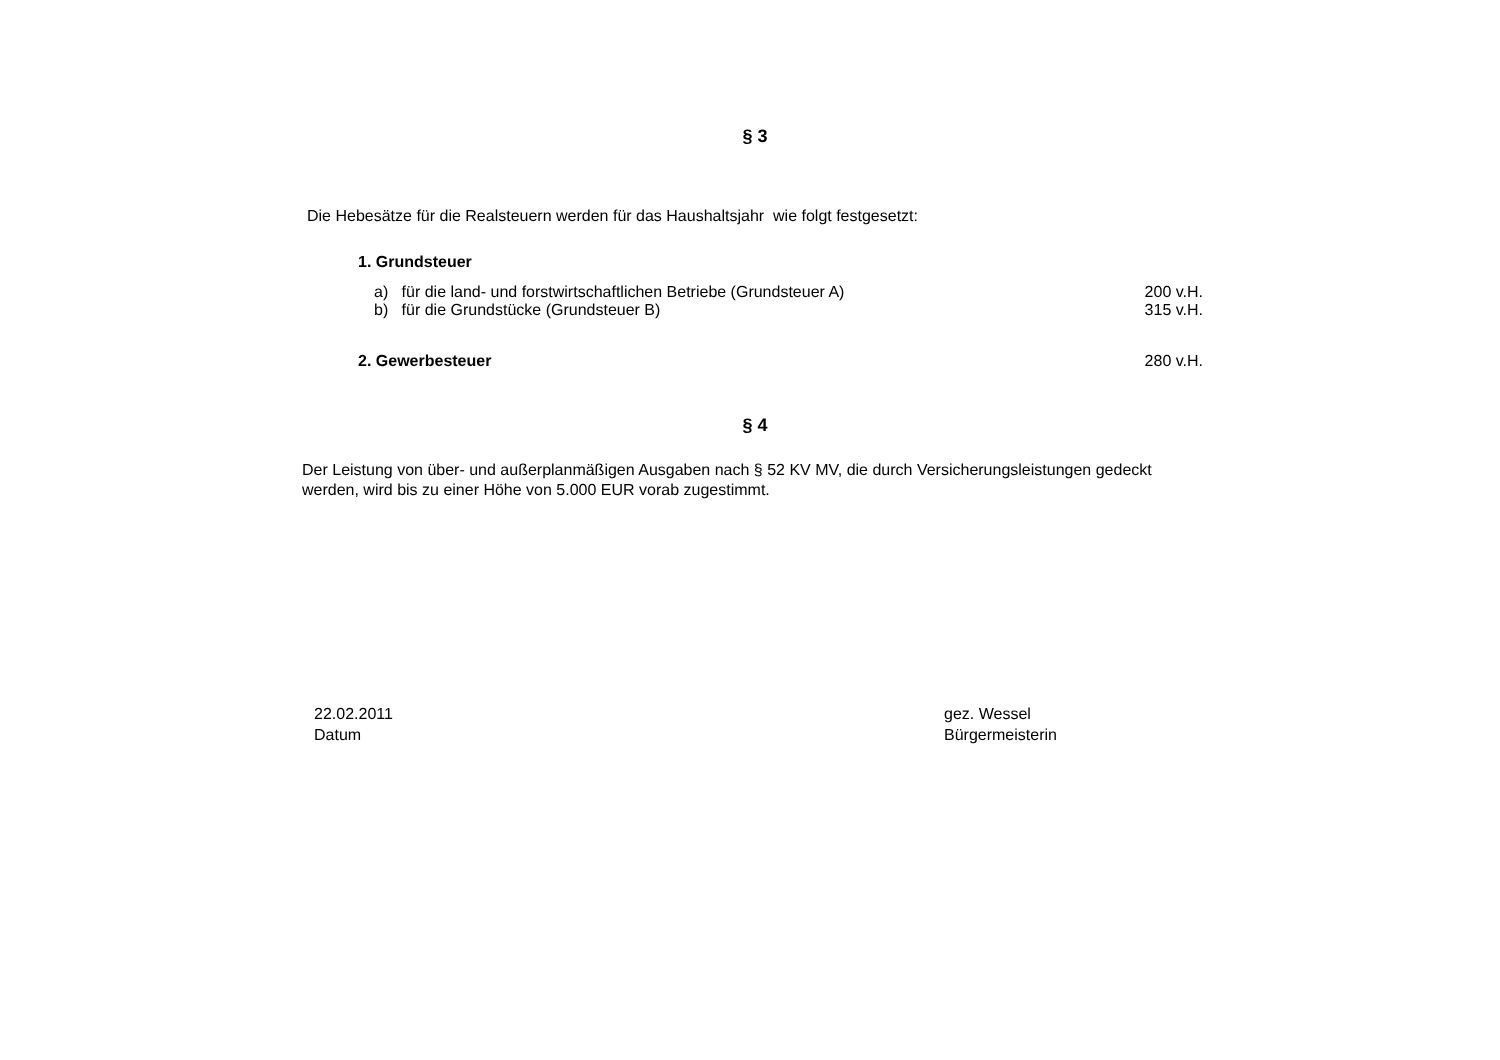§ 3
Die Hebesätze für die Realsteuern werden für das Haushaltsjahr wie folgt festgesetzt:
1. Grundsteuer
a) für die land- und forstwirtschaftlichen Betriebe (Grundsteuer A) 200 v.H.
b) für die Grundstücke (Grundsteuer B) 315 v.H.
2. Gewerbesteuer 280 v.H.
§ 4
Der Leistung von über- und außerplanmäßigen Ausgaben nach § 52 KV MV, die durch Versicherungsleistungen gedeckt werden, wird bis zu einer Höhe von 5.000 EUR vorab zugestimmt.
22.02.2011
Datum
gez. Wessel
Bürgermeisterin